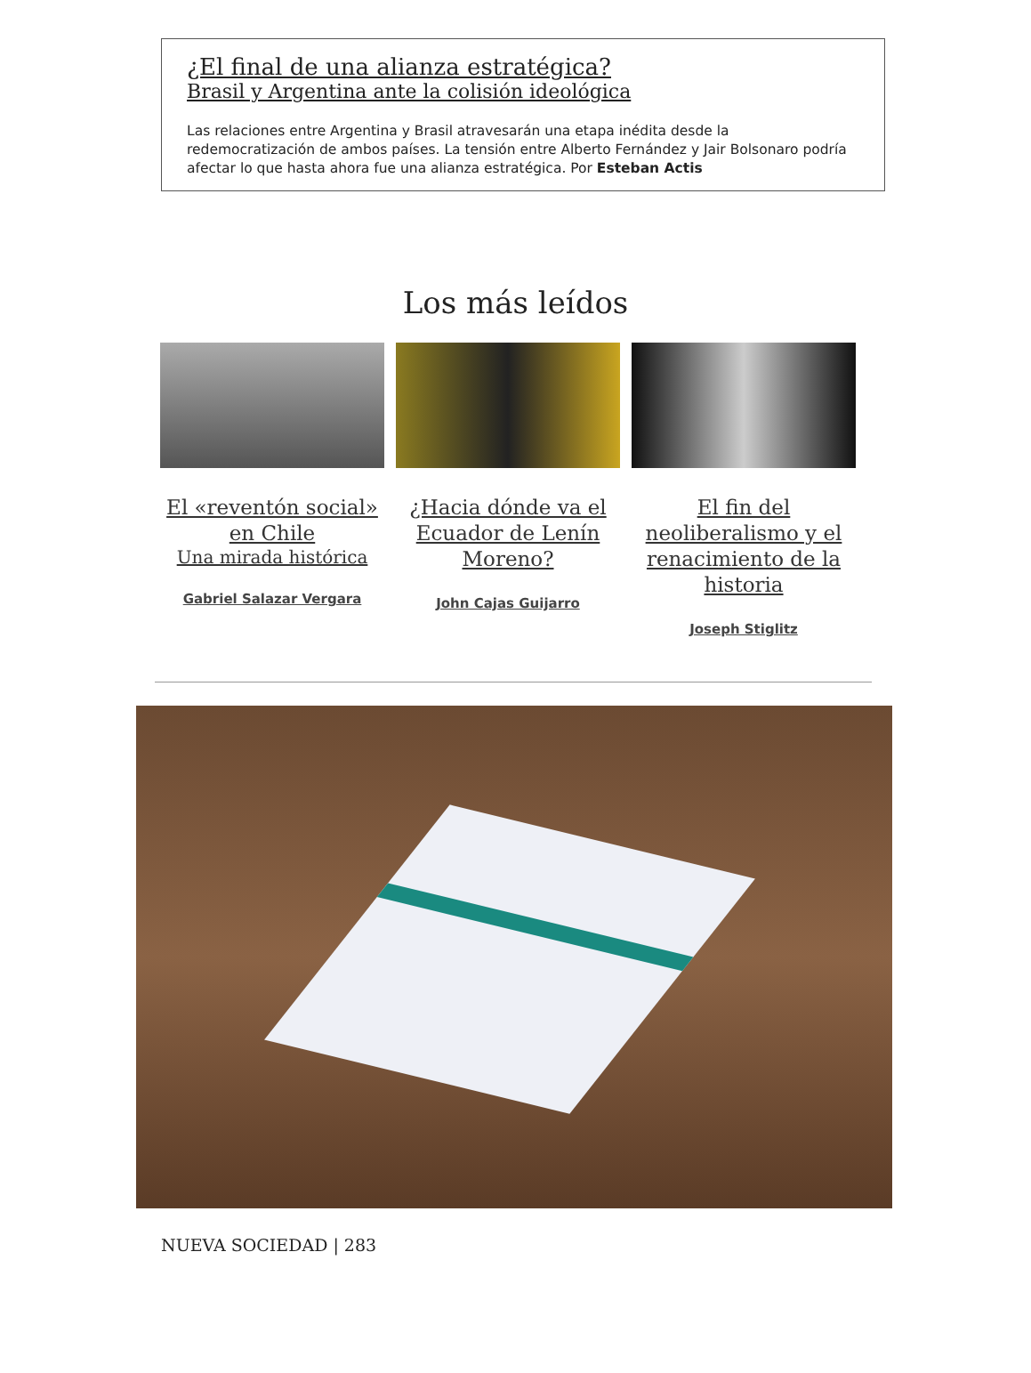¿El final de una alianza estratégica?
Brasil y Argentina ante la colisión ideológica
Las relaciones entre Argentina y Brasil atravesarán una etapa inédita desde la redemocratización de ambos países. La tensión entre Alberto Fernández y Jair Bolsonaro podría afectar lo que hasta ahora fue una alianza estratégica. Por Esteban Actis
Los más leídos
El «reventón social» en Chile
Una mirada histórica
Gabriel Salazar Vergara
¿Hacia dónde va el Ecuador de Lenín Moreno?
John Cajas Guijarro
El fin del neoliberalismo y el renacimiento de la historia
Joseph Stiglitz
NUEVA SOCIEDAD | 283